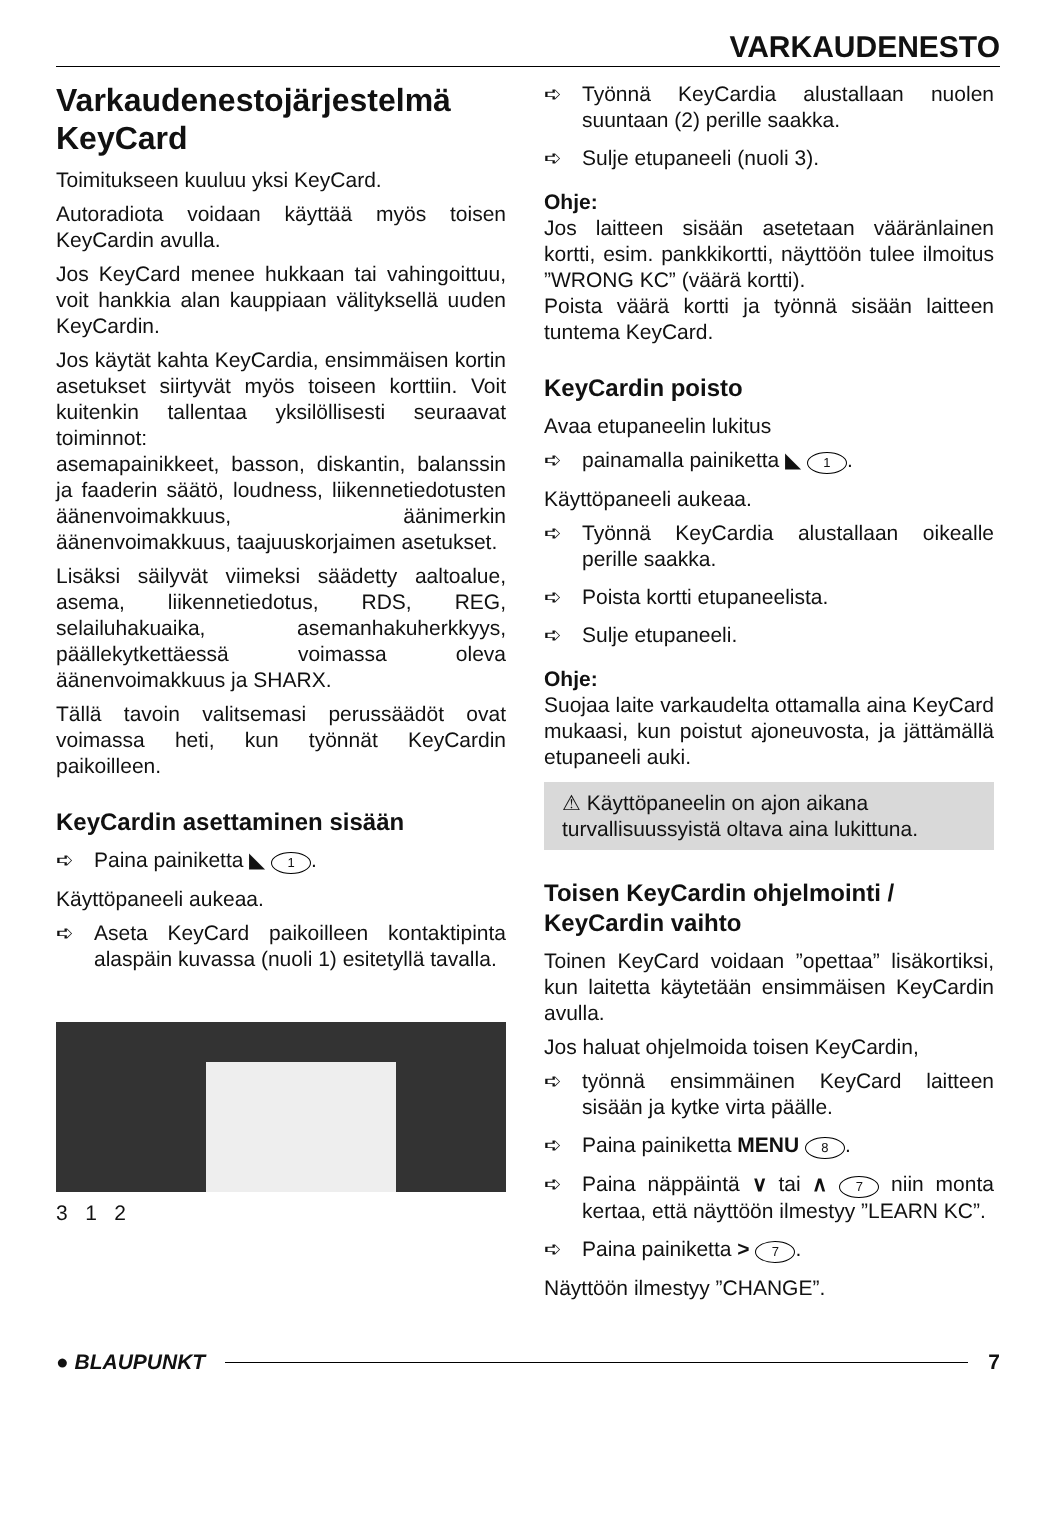VARKAUDENESTO
Varkaudenestojärjestelmä KeyCard
Toimitukseen kuuluu yksi KeyCard.
Autoradiota voidaan käyttää myös toisen KeyCardin avulla.
Jos KeyCard menee hukkaan tai vahingoittuu, voit hankkia alan kauppiaan välityksellä uuden KeyCardin.
Jos käytät kahta KeyCardia, ensimmäisen kortin asetukset siirtyvät myös toiseen korttiin. Voit kuitenkin tallentaa yksilöllisesti seuraavat toiminnot:
asemapainikkeet, basson, diskantin, balanssin ja faaderin säätö, loudness, liikennetiedotusten äänenvoimakkuus, äänimerkin äänenvoimakkuus, taajuuskorjaimen asetukset.
Lisäksi säilyvät viimeksi säädetty aaltoalue, asema, liikennetiedotus, RDS, REG, selailuhakuaika, asemanhakuherkkyys, päällekytkettäessä voimassa oleva äänenvoimakkuus ja SHARX.
Tällä tavoin valitsemasi perussäädöt ovat voimassa heti, kun työnnät KeyCardin paikoilleen.
KeyCardin asettaminen sisään
➪ Paina painiketta ◣ 1.
Käyttöpaneeli aukeaa.
➪ Aseta KeyCard paikoilleen kontaktipinta alaspäin kuvassa (nuoli 1) esitetyllä tavalla.
3 1 2
➪ Työnnä KeyCardia alustallaan nuolen suuntaan (2) perille saakka.
➪ Sulje etupaneeli (nuoli 3).
Ohje:
Jos laitteen sisään asetetaan vääränlainen kortti, esim. pankkikortti, näyttöön tulee ilmoitus ”WRONG KC” (väärä kortti).
Poista väärä kortti ja työnnä sisään laitteen tuntema KeyCard.
KeyCardin poisto
Avaa etupaneelin lukitus
➪ painamalla painiketta ◣ 1.
Käyttöpaneeli aukeaa.
➪ Työnnä KeyCardia alustallaan oikealle perille saakka.
➪ Poista kortti etupaneelista.
➪ Sulje etupaneeli.
Ohje:
Suojaa laite varkaudelta ottamalla aina KeyCard mukaasi, kun poistut ajoneuvosta, ja jättämällä etupaneeli auki.
⚠ Käyttöpaneelin on ajon aikana turvallisuussyistä oltava aina lukittuna.
Toisen KeyCardin ohjelmointi / KeyCardin vaihto
Toinen KeyCard voidaan ”opettaa” lisäkortiksi, kun laitetta käytetään ensimmäisen KeyCardin avulla.
Jos haluat ohjelmoida toisen KeyCardin,
➪ työnnä ensimmäinen KeyCard laitteen sisään ja kytke virta päälle.
➪ Paina painiketta MENU 8.
➪ Paina näppäintä ∨ tai ∧ 7 niin monta kertaa, että näyttöön ilmestyy ”LEARN KC”.
➪ Paina painiketta > 7.
Näyttöön ilmestyy ”CHANGE”.
● BLAUPUNKT 7